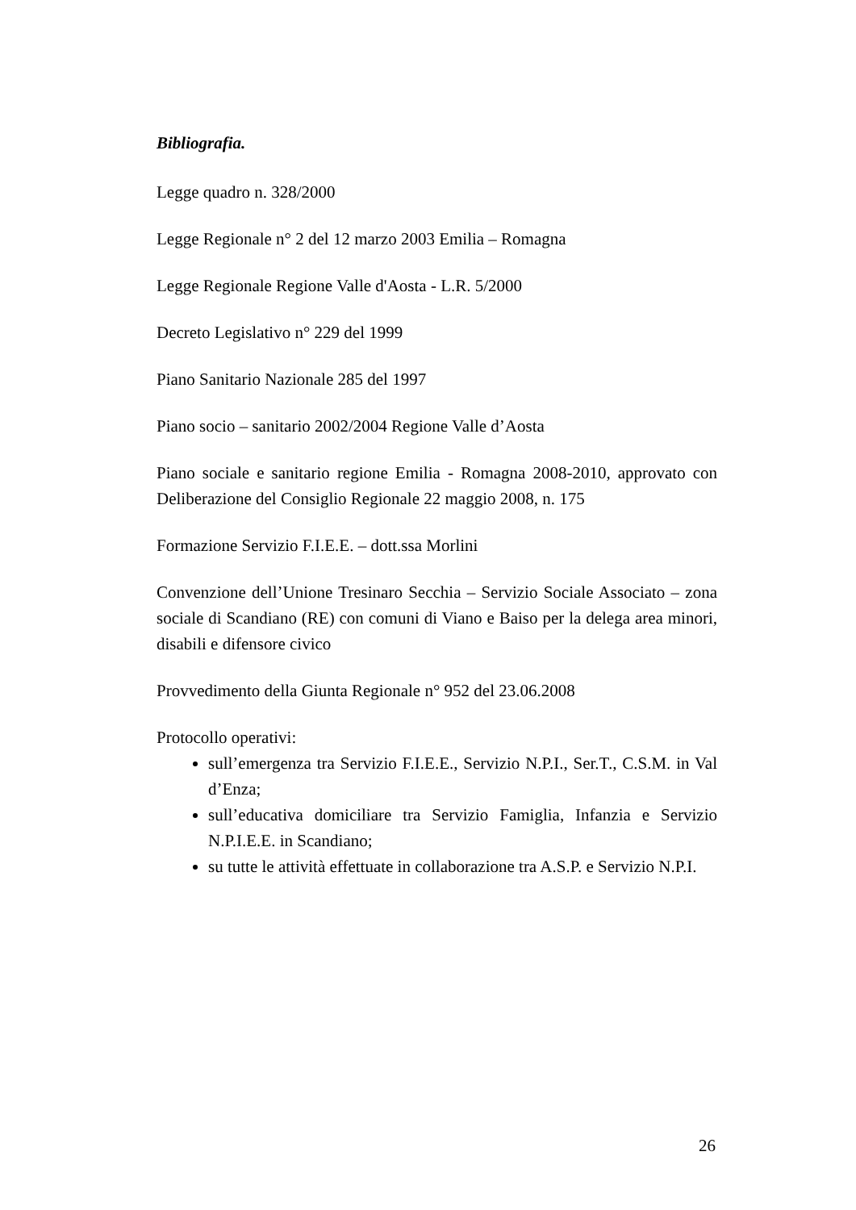Bibliografia.
Legge quadro n. 328/2000
Legge Regionale n° 2 del 12 marzo 2003 Emilia – Romagna
Legge Regionale Regione Valle d'Aosta - L.R. 5/2000
Decreto Legislativo n° 229 del 1999
Piano Sanitario Nazionale 285 del 1997
Piano socio – sanitario 2002/2004 Regione Valle d’Aosta
Piano sociale e sanitario regione Emilia - Romagna 2008-2010, approvato con Deliberazione del Consiglio Regionale 22 maggio 2008, n. 175
Formazione Servizio F.I.E.E. – dott.ssa Morlini
Convenzione dell’Unione Tresinaro Secchia – Servizio Sociale Associato – zona sociale di Scandiano (RE) con comuni di Viano e Baiso per la delega area minori, disabili e difensore civico
Provvedimento della Giunta Regionale n° 952 del 23.06.2008
Protocollo operativi:
sull’emergenza tra Servizio F.I.E.E., Servizio N.P.I., Ser.T., C.S.M. in Val d’Enza;
sull’educativa domiciliare tra Servizio Famiglia, Infanzia e Servizio N.P.I.E.E. in Scandiano;
su tutte le attività effettuate in collaborazione tra A.S.P. e Servizio N.P.I.
26